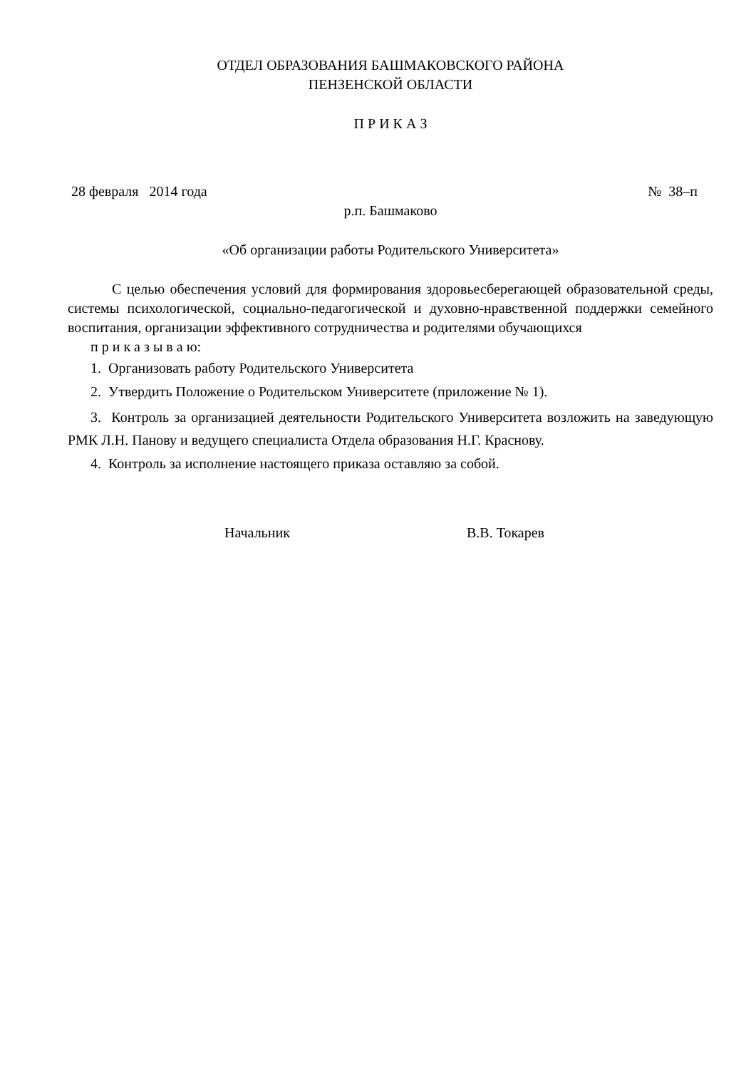ОТДЕЛ ОБРАЗОВАНИЯ БАШМАКОВСКОГО РАЙОНА
ПЕНЗЕНСКОЙ ОБЛАСТИ
П Р И К А З
28 февраля 2014 года № 38–п
р.п. Башмаково
«Об организации работы Родительского Университета»
С целью обеспечения условий для формирования здоровьесберегающей образовательной среды, системы психологической, социально-педагогической и духовно-нравственной поддержки семейного воспитания, организации эффективного сотрудничества и родителями обучающихся
п р и к а з ы в а ю:
1. Организовать работу Родительского Университета
2. Утвердить Положение о Родительском Университете (приложение № 1).
3. Контроль за организацией деятельности Родительского Университета возложить на заведующую РМК Л.Н. Панову и ведущего специалиста Отдела образования Н.Г. Краснову.
4. Контроль за исполнение настоящего приказа оставляю за собой.
Начальник В.В. Токарев